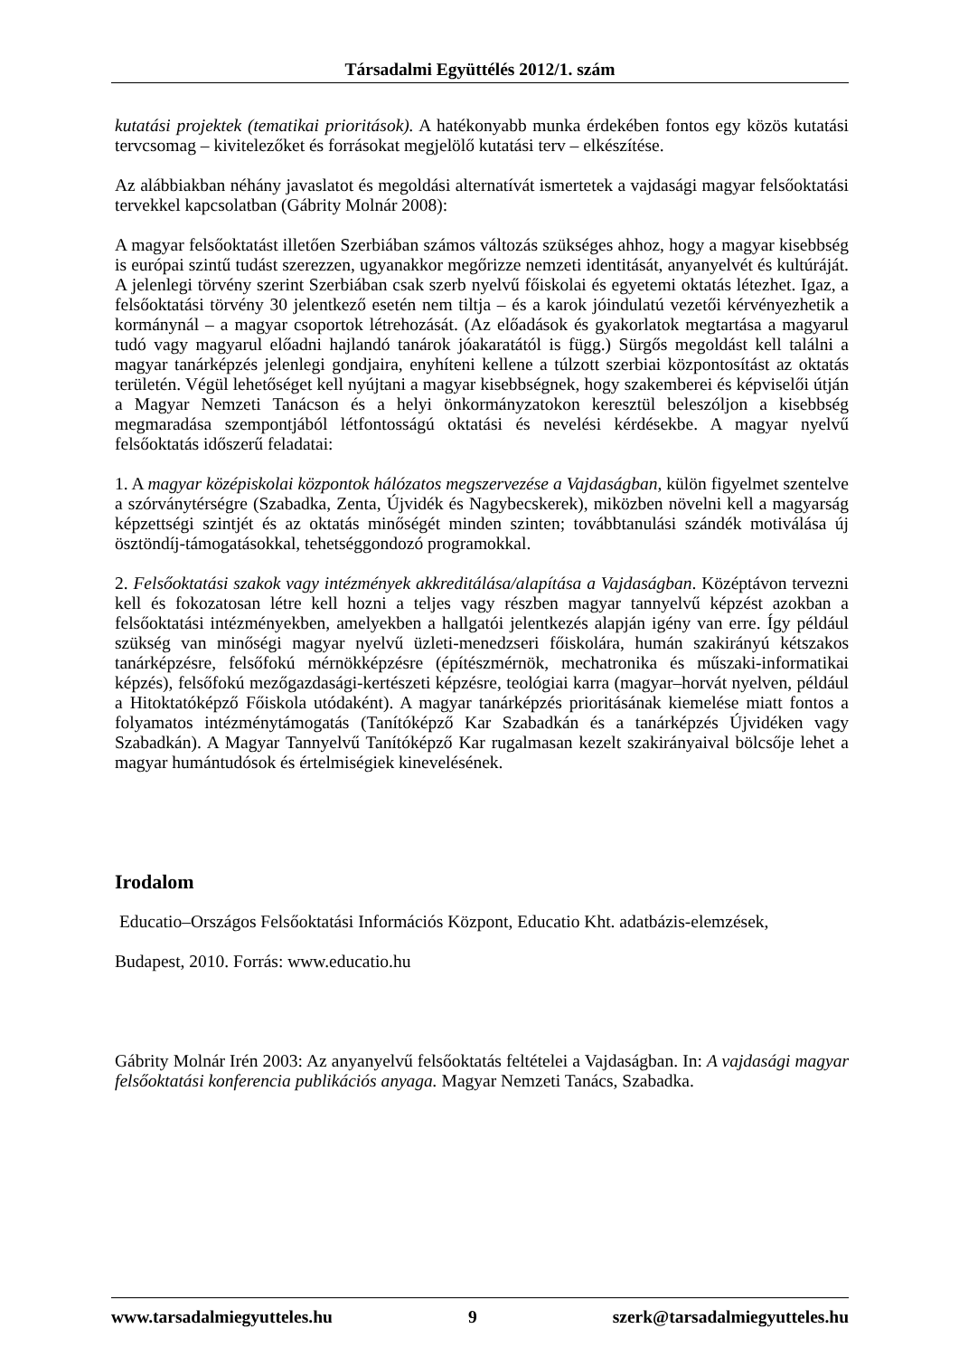Társadalmi Együttélés 2012/1. szám
kutatási projektek (tematikai prioritások). A hatékonyabb munka érdekében fontos egy közös kutatási tervcsomag – kivitelezőket és forrásokat megjelölő kutatási terv – elkészítése.
Az alábbiakban néhány javaslatot és megoldási alternatívát ismertetek a vajdasági magyar felsőoktatási tervekkel kapcsolatban (Gábrity Molnár 2008):
A magyar felsőoktatást illetően Szerbiában számos változás szükséges ahhoz, hogy a magyar kisebbség is európai szintű tudást szerezzen, ugyanakkor megőrizze nemzeti identitását, anyanyelvét és kultúráját. A jelenlegi törvény szerint Szerbiában csak szerb nyelvű főiskolai és egyetemi oktatás létezhet. Igaz, a felsőoktatási törvény 30 jelentkező esetén nem tiltja – és a karok jóindulatú vezetői kérvényezhetik a kormánynál – a magyar csoportok létrehozását. (Az előadások és gyakorlatok megtartása a magyarul tudó vagy magyarul előadni hajlandó tanárok jóakaratától is függ.) Sürgős megoldást kell találni a magyar tanárképzés jelenlegi gondjaira, enyhíteni kellene a túlzott szerbiai központosítást az oktatás területén. Végül lehetőséget kell nyújtani a magyar kisebbségnek, hogy szakemberei és képviselői útján a Magyar Nemzeti Tanácson és a helyi önkormányzatokon keresztül beleszóljon a kisebbség megmaradása szempontjából létfontosságú oktatási és nevelési kérdésekbe. A magyar nyelvű felsőoktatás időszerű feladatai:
1. A magyar középiskolai központok hálózatos megszervezése a Vajdaságban, külön figyelmet szentelve a szórványtérségre (Szabadka, Zenta, Újvidék és Nagybecskerek), miközben növelni kell a magyarság képzettségi szintjét és az oktatás minőségét minden szinten; továbbtanulási szándék motiválása új ösztöndíj-támogatásokkal, tehetséggondozó programokkal.
2. Felsőoktatási szakok vagy intézmények akkreditálása/alapítása a Vajdaságban. Középtávon tervezni kell és fokozatosan létre kell hozni a teljes vagy részben magyar tannyelvű képzést azokban a felsőoktatási intézményekben, amelyekben a hallgatói jelentkezés alapján igény van erre. Így például szükség van minőségi magyar nyelvű üzleti-menedzseri főiskolára, humán szakirányú kétszakos tanárképzésre, felsőfokú mérnökképzésre (építészmérnök, mechatronika és műszaki-informatikai képzés), felsőfokú mezőgazdasági-kertészeti képzésre, teológiai karra (magyar–horvát nyelven, például a Hitoktatóképző Főiskola utódaként). A magyar tanárképzés prioritásának kiemelése miatt fontos a folyamatos intézménytámogatás (Tanítóképző Kar Szabadkán és a tanárképzés Újvidéken vagy Szabadkán). A Magyar Tannyelvű Tanítóképző Kar rugalmasan kezelt szakirányaival bölcsője lehet a magyar humántudósok és értelmiségiek kinevelésének.
Irodalom
Educatio–Országos Felsőoktatási Információs Központ, Educatio Kht. adatbázis-elemzések,
Budapest, 2010. Forrás: www.educatio.hu
Gábrity Molnár Irén 2003: Az anyanyelvű felsőoktatás feltételei a Vajdaságban. In: A vajdasági magyar felsőoktatási konferencia publikációs anyaga. Magyar Nemzeti Tanács, Szabadka.
www.tarsadalmiegyutteles.hu 9 szerk@tarsadalmiegyutteles.hu